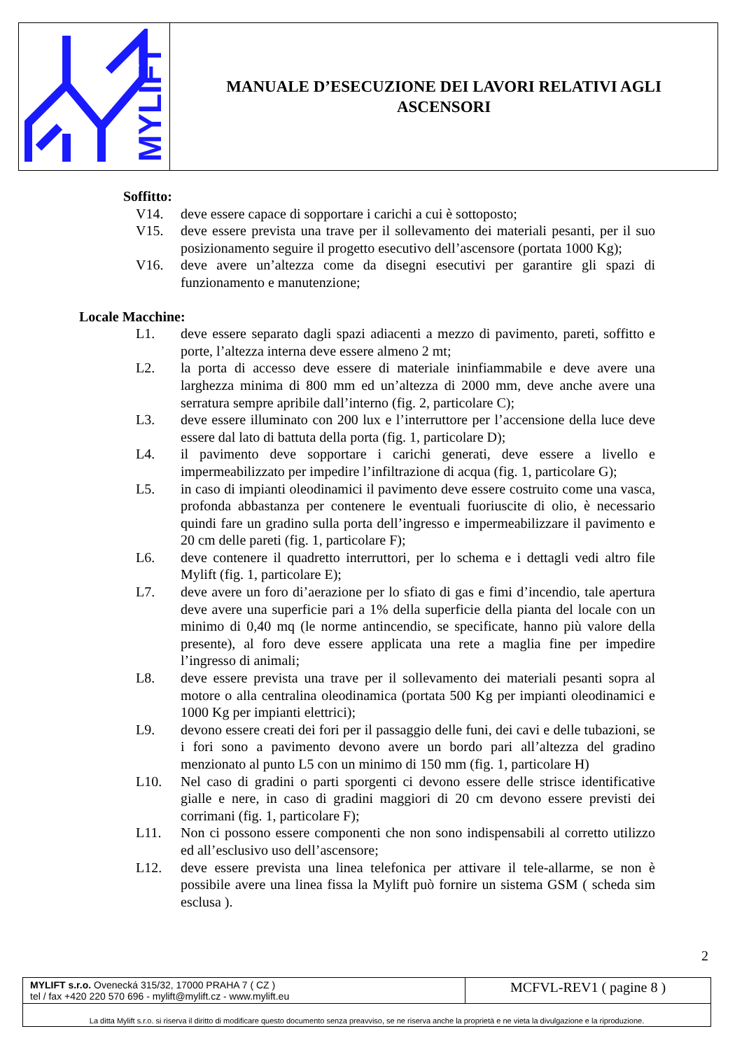MYLIFT
MANUALE D’ESECUZIONE DEI LAVORI RELATIVI AGLI
ASCENSORI
Soffitto:
V14. deve essere capace di sopportare i carichi a cui è sottoposto;
V15. deve essere prevista una trave per il sollevamento dei materiali pesanti, per il suo posizionamento seguire il progetto esecutivo dell’ascensore (portata 1000 Kg);
V16. deve avere un’altezza come da disegni esecutivi per garantire gli spazi di funzionamento e manutenzione;
Locale Macchine:
L1. deve essere separato dagli spazi adiacenti a mezzo di pavimento, pareti, soffitto e porte, l’altezza interna deve essere almeno 2 mt;
L2. la porta di accesso deve essere di materiale ininfiammabile e deve avere una larghezza minima di 800 mm ed un’altezza di 2000 mm, deve anche avere una serratura sempre apribile dall’interno (fig. 2, particolare C);
L3. deve essere illuminato con 200 lux e l’interruttore per l’accensione della luce deve essere dal lato di battuta della porta (fig. 1, particolare D);
L4. il pavimento deve sopportare i carichi generati, deve essere a livello e impermeabilizzato per impedire l’infiltrazione di acqua (fig. 1, particolare G);
L5. in caso di impianti oleodinamici il pavimento deve essere costruito come una vasca, profonda abbastanza per contenere le eventuali fuoriuscite di olio, è necessario quindi fare un gradino sulla porta dell’ingresso e impermeabilizzare il pavimento e 20 cm delle pareti (fig. 1, particolare F);
L6. deve contenere il quadretto interruttori, per lo schema e i dettagli vedi altro file Mylift (fig. 1, particolare E);
L7. deve avere un foro di’aerazione per lo sfiato di gas e fimi d’incendio, tale apertura deve avere una superficie pari a 1% della superficie della pianta del locale con un minimo di 0,40 mq (le norme antincendio, se specificate, hanno più valore della presente), al foro deve essere applicata una rete a maglia fine per impedire l’ingresso di animali;
L8. deve essere prevista una trave per il sollevamento dei materiali pesanti sopra al motore o alla centralina oleodinamica (portata 500 Kg per impianti oleodinamici e 1000 Kg per impianti elettrici);
L9. devono essere creati dei fori per il passaggio delle funi, dei cavi e delle tubazioni, se i fori sono a pavimento devono avere un bordo pari all’altezza del gradino menzionato al punto L5 con un minimo di 150 mm (fig. 1, particolare H)
L10. Nel caso di gradini o parti sporgenti ci devono essere delle strisce identificative gialle e nere, in caso di gradini maggiori di 20 cm devono essere previsti dei corrimani (fig. 1, particolare F);
L11. Non ci possono essere componenti che non sono indispensabili al corretto utilizzo ed all’esclusivo uso dell’ascensore;
L12. deve essere prevista una linea telefonica per attivare il tele-allarme, se non è possibile avere una linea fissa la Mylift può fornire un sistema GSM ( scheda sim esclusa ).
2
| MYLIFT s.r.o. Ovenecká 315/32, 17000 PRAHA 7 ( CZ ) tel / fax +420 220 570 696 - mylift@mylift.cz - www.mylift.eu | MCFVL-REV1 ( pagine 8 ) |
| La ditta Mylift s.r.o. si riserva il diritto di modificare questo documento senza preavviso, se ne riserva anche la proprietà e ne vieta la divulgazione e la riproduzione. | |